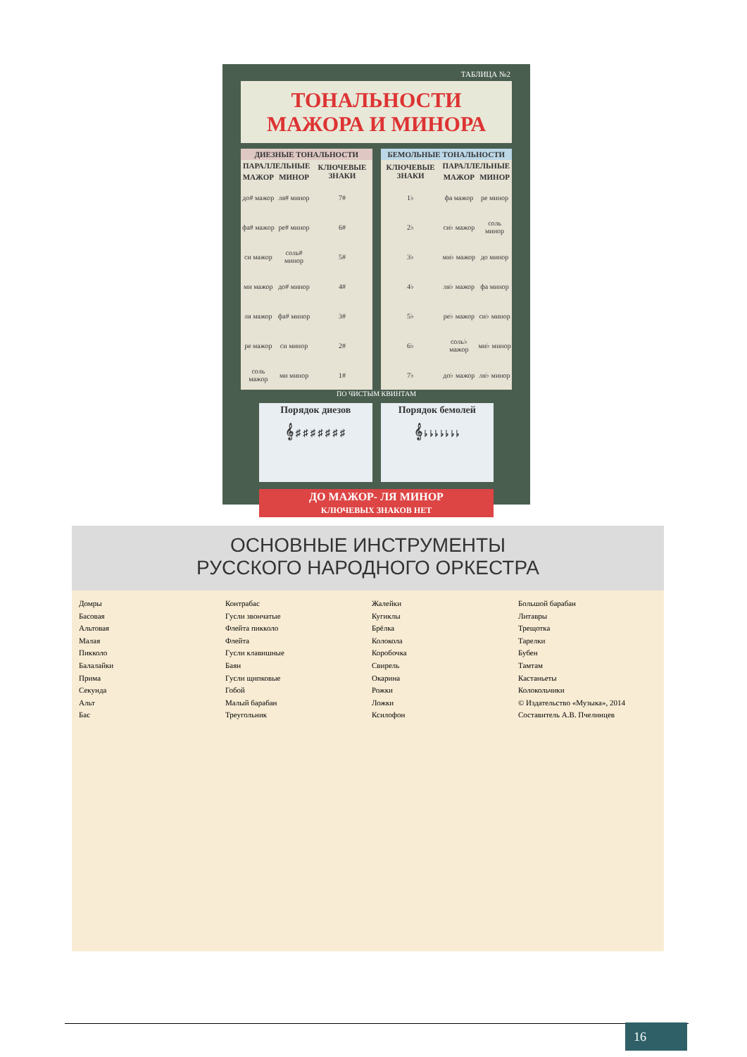ТАБЛИЦА №2
ТОНАЛЬНОСТИ МАЖОРА И МИНОРА
| ДИЕЗНЫЕ ТОНАЛЬНОСТИ | | |
| --- | --- | --- |
| ПАРАЛЛЕЛЬНЫЕ | | КЛЮЧЕВЫЕ ЗНАКИ |
| МАЖОР | МИНОР | |
| до# мажор | ля# минор | 7# |
| фа# мажор | ре# минор | 6# |
| си мажор | соль# минор | 5# |
| ми мажор | до# минор | 4# |
| ля мажор | фа# минор | 3# |
| ре мажор | си минор | 2# |
| соль мажор | ми минор | 1# |
| БЕМОЛЬНЫЕ ТОНАЛЬНОСТИ | | |
| --- | --- | --- |
| КЛЮЧЕВЫЕ ЗНАКИ | ПАРАЛЛЕЛЬНЫЕ | |
| | МАЖОР | МИНОР |
| 1♭ | фа мажор | ре минор |
| 2♭ | си♭ мажор | соль минор |
| 3♭ | ми♭ мажор | до минор |
| 4♭ | ля♭ мажор | фа минор |
| 5♭ | ре♭ мажор | си♭ минор |
| 6♭ | соль♭ мажор | ми♭ минор |
| 7♭ | до♭ мажор | ля♭ минор |
ПО ЧИСТЫМ КВИНТАМ
Порядок диезов
𝄞 ♯ ♯ ♯ ♯ ♯ ♯ ♯
Порядок бемолей
𝄞 ♭ ♭ ♭ ♭ ♭ ♭ ♭
ДО МАЖОР- ЛЯ МИНОР
КЛЮЧЕВЫХ ЗНАКОВ НЕТ
ОСНОВНЫЕ ИНСТРУМЕНТЫ
РУССКОГО НАРОДНОГО ОРКЕСТРА
Домры
Басовая
Альтовая
Малая
Пикколо
Балалайки
Прима
Секунда
Альт
Бас
Контрабас
Гусли звончатые
Флейта пикколо
Флейта
Гусли клавишные
Баян
Гусли щипковые
Гобой
Малый барабан
Треугольник
Жалейки
Кугиклы
Брёлка
Колокола
Коробочка
Свирель
Окарина
Рожки
Ложки
Ксилофон
Большой барабан
Литавры
Трещотка
Тарелки
Бубен
Тамтам
Кастаньеты
Колокольчики
© Издательство «Музыка», 2014
Составитель А.В. Пчелинцев
16